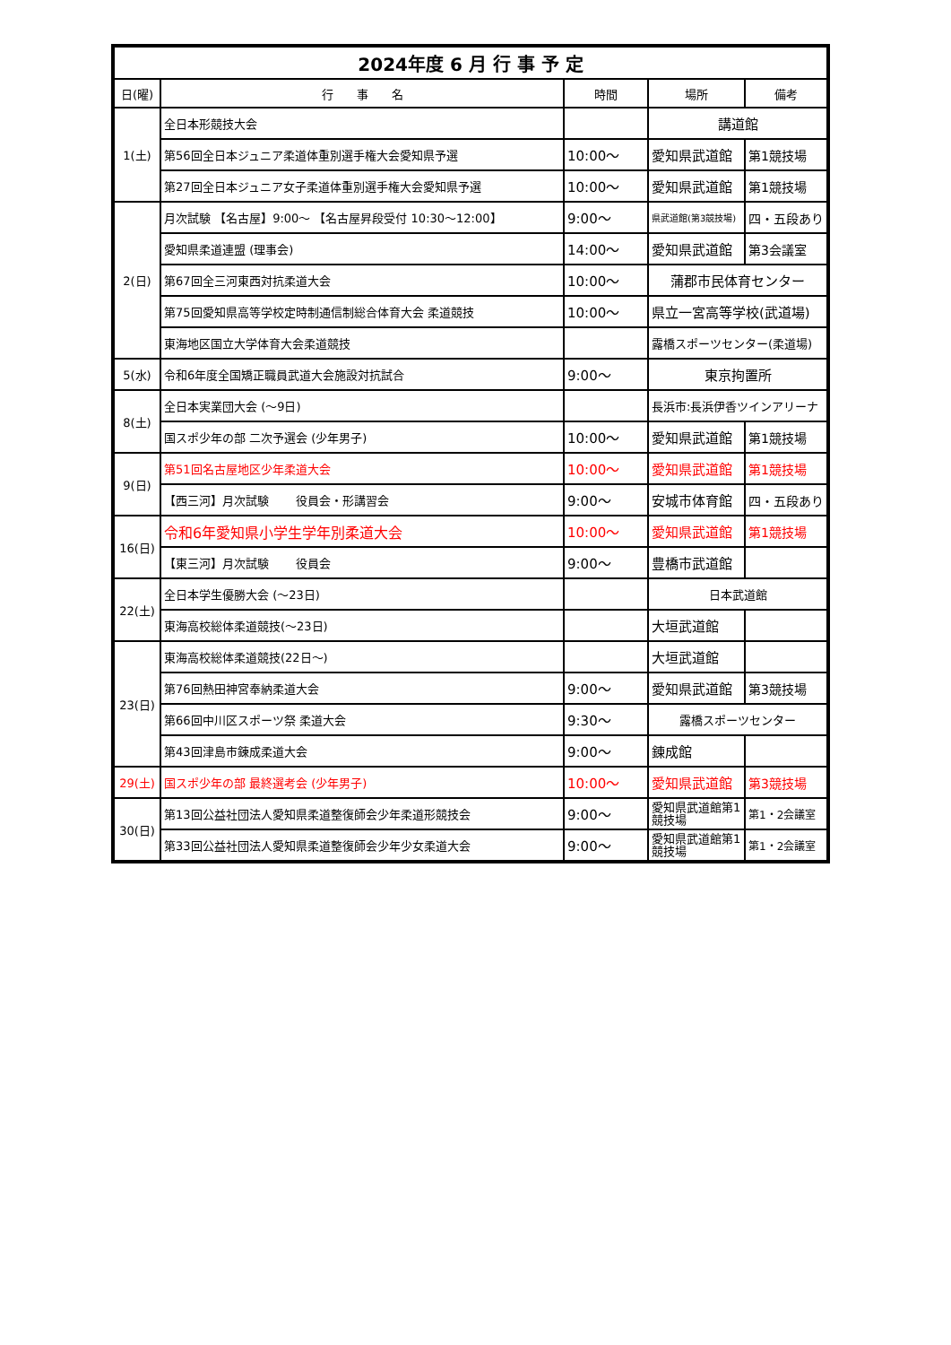| 2024年度 6 月 行 事 予 定 | | | | |
| 日(曜) | 行 事 名 | 時間 | 場所 | 備考 |
| 1(土) | 全日本形競技大会 | | 講道館 | |
| | 第56回全日本ジュニア柔道体重別選手権大会愛知県予選 | 10:00～ | 愛知県武道館 | 第1競技場 |
| | 第27回全日本ジュニア女子柔道体重別選手権大会愛知県予選 | 10:00～ | 愛知県武道館 | 第1競技場 |
| 2(日) | 月次試験 【名古屋】9:00～ 【名古屋昇段受付 10:30～12:00】 | 9:00～ | 県武道館(第3競技場) | 四・五段あり |
| | 愛知県柔道連盟 (理事会) | 14:00～ | 愛知県武道館 | 第3会議室 |
| | 第67回全三河東西対抗柔道大会 | 10:00～ | 蒲郡市民体育センター | |
| | 第75回愛知県高等学校定時制通信制総合体育大会 柔道競技 | 10:00～ | 県立一宮高等学校(武道場) | |
| | 東海地区国立大学体育大会柔道競技 | | 露橋スポーツセンター(柔道場) | |
| 5(水) | 令和6年度全国矯正職員武道大会施設対抗試合 | 9:00～ | 東京拘置所 | |
| 8(土) | 全日本実業団大会 (～9日) | | 長浜市:長浜伊香ツインアリーナ | |
| | 国スポ少年の部 二次予選会 (少年男子) | 10:00～ | 愛知県武道館 | 第1競技場 |
| 9(日) | 第51回名古屋地区少年柔道大会 | 10:00～ | 愛知県武道館 | 第1競技場 |
| | 【西三河】月次試験 役員会・形講習会 | 9:00～ | 安城市体育館 | 四・五段あり |
| 16(日) | 令和6年愛知県小学生学年別柔道大会 | 10:00～ | 愛知県武道館 | 第1競技場 |
| | 【東三河】月次試験 役員会 | 9:00～ | 豊橋市武道館 | |
| 22(土) | 全日本学生優勝大会 (～23日) | | 日本武道館 | |
| | 東海高校総体柔道競技(～23日) | | 大垣武道館 | |
| 23(日) | 東海高校総体柔道競技(22日～) | | 大垣武道館 | |
| | 第76回熱田神宮奉納柔道大会 | 9:00～ | 愛知県武道館 | 第3競技場 |
| | 第66回中川区スポーツ祭 柔道大会 | 9:30～ | 露橋スポーツセンター | |
| | 第43回津島市錬成柔道大会 | 9:00～ | 錬成館 | |
| 29(土) | 国スポ少年の部 最終選考会 (少年男子) | 10:00～ | 愛知県武道館 | 第3競技場 |
| 30(日) | 第13回公益社団法人愛知県柔道整復師会少年柔道形競技会 | 9:00～ | 愛知県武道館第1競技場 | 第1・2会議室 |
| | 第33回公益社団法人愛知県柔道整復師会少年少女柔道大会 | 9:00～ | 愛知県武道館第1競技場 | 第1・2会議室 |